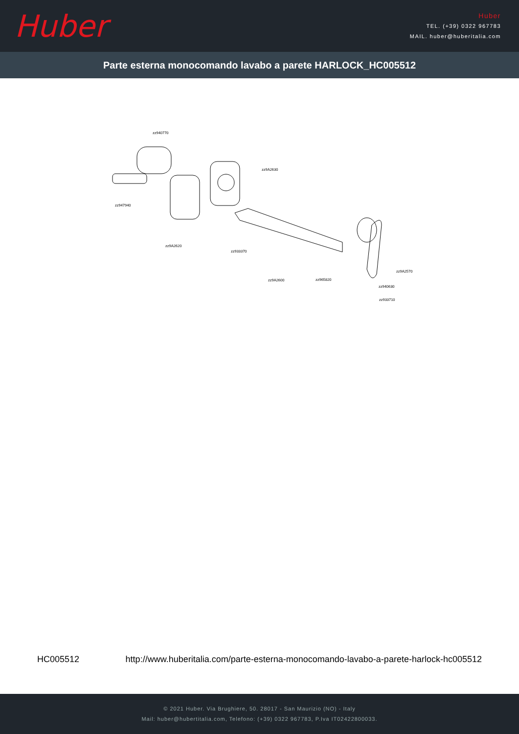Huber
Huber
TEL. (+39) 0322 967783
MAIL. huber@huberitalia.com
Parte esterna monocomando lavabo a parete HARLOCK_HC005512
zz940770
zz9A2630
zz947940
zz9A2620
zz933370
zz9A2600 zz965820
zz9A2570
zz940630
zz933710
HC005512 http://www.huberitalia.com/parte-esterna-monocomando-lavabo-a-parete-harlock-hc005512
© 2021 Huber. Via Brughiere, 50. 28017 - San Maurizio (NO) - Italy
Mail: huber@hubertitalia.com, Telefono: (+39) 0322 967783, P.Iva IT02422800033.